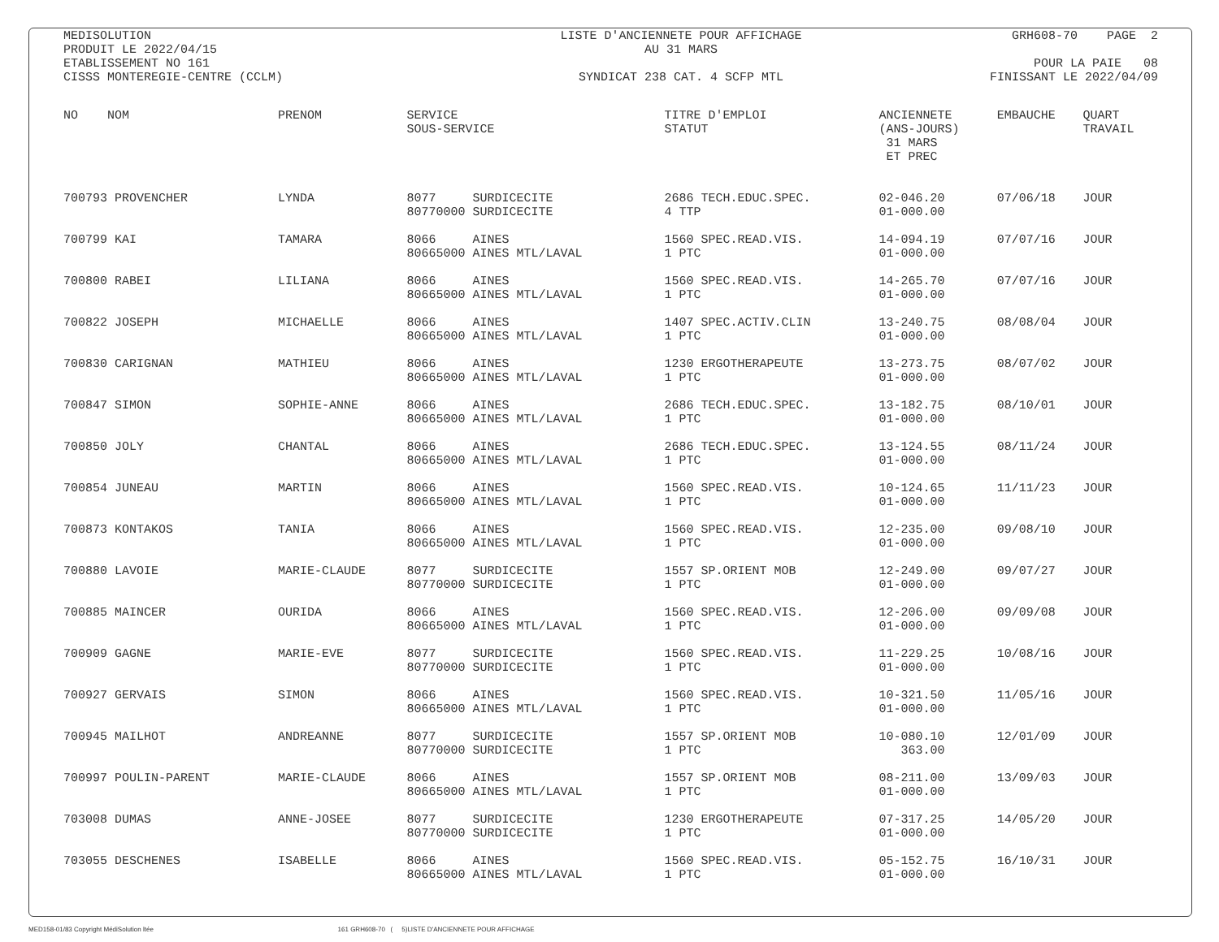MEDISOLUTION PRODUIT LE 2022/04/15 ETABLISSEMENT NO 161 CISSS MONTEREGIE-CENTRE (CCLM)
LISTE D'ANCIENNETE POUR AFFICHAGE AU 31 MARS SYNDICAT 238 CAT. 4 SCFP MTL
GRH608-70 PAGE 2 POUR LA PAIE 08 FINISSANT LE 2022/04/09
| NO NOM | PRENOM | SERVICE SOUS-SERVICE | TITRE D'EMPLOI STATUT | ANCIENNETE (ANS-JOURS) 31 MARS ET PREC | EMBAUCHE | QUART TRAVAIL |
| --- | --- | --- | --- | --- | --- | --- |
| 700793 PROVENCHER | LYNDA | 8077 SURDICECITE 80770000 SURDICECITE | 2686 TECH.EDUC.SPEC. 4 TTP | 02-046.20 01-000.00 | 07/06/18 | JOUR |
| 700799 KAI | TAMARA | 8066 AINES 80665000 AINES MTL/LAVAL | 1560 SPEC.READ.VIS. 1 PTC | 14-094.19 01-000.00 | 07/07/16 | JOUR |
| 700800 RABEI | LILIANA | 8066 AINES 80665000 AINES MTL/LAVAL | 1560 SPEC.READ.VIS. 1 PTC | 14-265.70 01-000.00 | 07/07/16 | JOUR |
| 700822 JOSEPH | MICHAELLE | 8066 AINES 80665000 AINES MTL/LAVAL | 1407 SPEC.ACTIV.CLIN 1 PTC | 13-240.75 01-000.00 | 08/08/04 | JOUR |
| 700830 CARIGNAN | MATHIEU | 8066 AINES 80665000 AINES MTL/LAVAL | 1230 ERGOTHERAPEUTE 1 PTC | 13-273.75 01-000.00 | 08/07/02 | JOUR |
| 700847 SIMON | SOPHIE-ANNE | 8066 AINES 80665000 AINES MTL/LAVAL | 2686 TECH.EDUC.SPEC. 1 PTC | 13-182.75 01-000.00 | 08/10/01 | JOUR |
| 700850 JOLY | CHANTAL | 8066 AINES 80665000 AINES MTL/LAVAL | 2686 TECH.EDUC.SPEC. 1 PTC | 13-124.55 01-000.00 | 08/11/24 | JOUR |
| 700854 JUNEAU | MARTIN | 8066 AINES 80665000 AINES MTL/LAVAL | 1560 SPEC.READ.VIS. 1 PTC | 10-124.65 01-000.00 | 11/11/23 | JOUR |
| 700873 KONTAKOS | TANIA | 8066 AINES 80665000 AINES MTL/LAVAL | 1560 SPEC.READ.VIS. 1 PTC | 12-235.00 01-000.00 | 09/08/10 | JOUR |
| 700880 LAVOIE | MARIE-CLAUDE | 8077 SURDICECITE 80770000 SURDICECITE | 1557 SP.ORIENT MOB 1 PTC | 12-249.00 01-000.00 | 09/07/27 | JOUR |
| 700885 MAINCER | OURIDA | 8066 AINES 80665000 AINES MTL/LAVAL | 1560 SPEC.READ.VIS. 1 PTC | 12-206.00 01-000.00 | 09/09/08 | JOUR |
| 700909 GAGNE | MARIE-EVE | 8077 SURDICECITE 80770000 SURDICECITE | 1560 SPEC.READ.VIS. 1 PTC | 11-229.25 01-000.00 | 10/08/16 | JOUR |
| 700927 GERVAIS | SIMON | 8066 AINES 80665000 AINES MTL/LAVAL | 1560 SPEC.READ.VIS. 1 PTC | 10-321.50 01-000.00 | 11/05/16 | JOUR |
| 700945 MAILHOT | ANDREANNE | 8077 SURDICECITE 80770000 SURDICECITE | 1557 SP.ORIENT MOB 1 PTC | 10-080.10 363.00 | 12/01/09 | JOUR |
| 700997 POULIN-PARENT | MARIE-CLAUDE | 8066 AINES 80665000 AINES MTL/LAVAL | 1557 SP.ORIENT MOB 1 PTC | 08-211.00 01-000.00 | 13/09/03 | JOUR |
| 703008 DUMAS | ANNE-JOSEE | 8077 SURDICECITE 80770000 SURDICECITE | 1230 ERGOTHERAPEUTE 1 PTC | 07-317.25 01-000.00 | 14/05/20 | JOUR |
| 703055 DESCHENES | ISABELLE | 8066 AINES 80665000 AINES MTL/LAVAL | 1560 SPEC.READ.VIS. 1 PTC | 05-152.75 01-000.00 | 16/10/31 | JOUR |
MED158-01/83 Copyright MédiSolution ltée 161 GRH608-70 ( 5)LISTE D'ANCIENNETE POUR AFFICHAGE